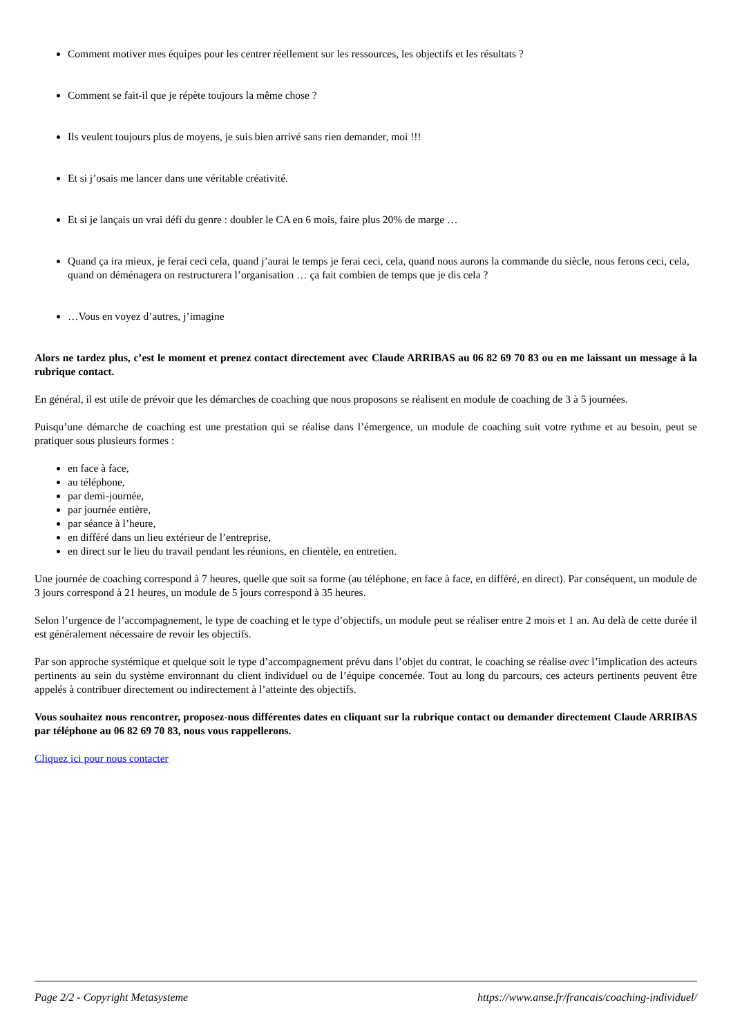Comment motiver mes équipes pour les centrer réellement sur les ressources, les objectifs et les résultats ?
Comment se fait-il que je répète toujours la même chose ?
Ils veulent toujours plus de moyens, je suis bien arrivé sans rien demander, moi !!!
Et si j’osais me lancer dans une véritable créativité.
Et si je lançais un vrai défi du genre : doubler le CA en 6 mois, faire plus 20% de marge …
Quand ça ira mieux, je ferai ceci cela, quand j’aurai le temps je ferai ceci, cela, quand nous aurons la commande du siècle, nous ferons ceci, cela, quand on déménagera on restructurera l’organisation … ça fait combien de temps que je dis cela ?
…Vous en voyez d’autres, j’imagine
Alors ne tardez plus, c’est le moment et prenez contact directement avec Claude ARRIBAS au 06 82 69 70 83 ou en me laissant un message à la rubrique contact.
En général, il est utile de prévoir que les démarches de coaching que nous proposons se réalisent en module de coaching de 3 à 5 journées.
Puisqu’une démarche de coaching est une prestation qui se réalise dans l’émergence, un module de coaching suit votre rythme et au besoin, peut se pratiquer sous plusieurs formes :
en face à face,
au téléphone,
par demi-journée,
par journée entière,
par séance à l’heure,
en différé dans un lieu extérieur de l’entreprise,
en direct sur le lieu du travail pendant les réunions, en clientèle, en entretien.
Une journée de coaching correspond à 7 heures, quelle que soit sa forme (au téléphone, en face à face, en différé, en direct). Par conséquent, un module de 3 jours correspond à 21 heures, un module de 5 jours correspond à 35 heures.
Selon l’urgence de l’accompagnement, le type de coaching et le type d’objectifs, un module peut se réaliser entre 2 mois et 1 an. Au delà de cette durée il est généralement nécessaire de revoir les objectifs.
Par son approche systémique et quelque soit le type d’accompagnement prévu dans l’objet du contrat, le coaching se réalise avec l’implication des acteurs pertinents au sein du système environnant du client individuel ou de l’équipe concernée. Tout au long du parcours, ces acteurs pertinents peuvent être appelés à contribuer directement ou indirectement à l’atteinte des objectifs.
Vous souhaitez nous rencontrer, proposez-nous différentes dates en cliquant sur la rubrique contact ou demander directement Claude ARRIBAS par téléphone au 06 82 69 70 83, nous vous rappellerons.
Cliquez ici pour nous contacter
Page 2/2 - Copyright Metasysteme https://www.anse.fr/francais/coaching-individuel/